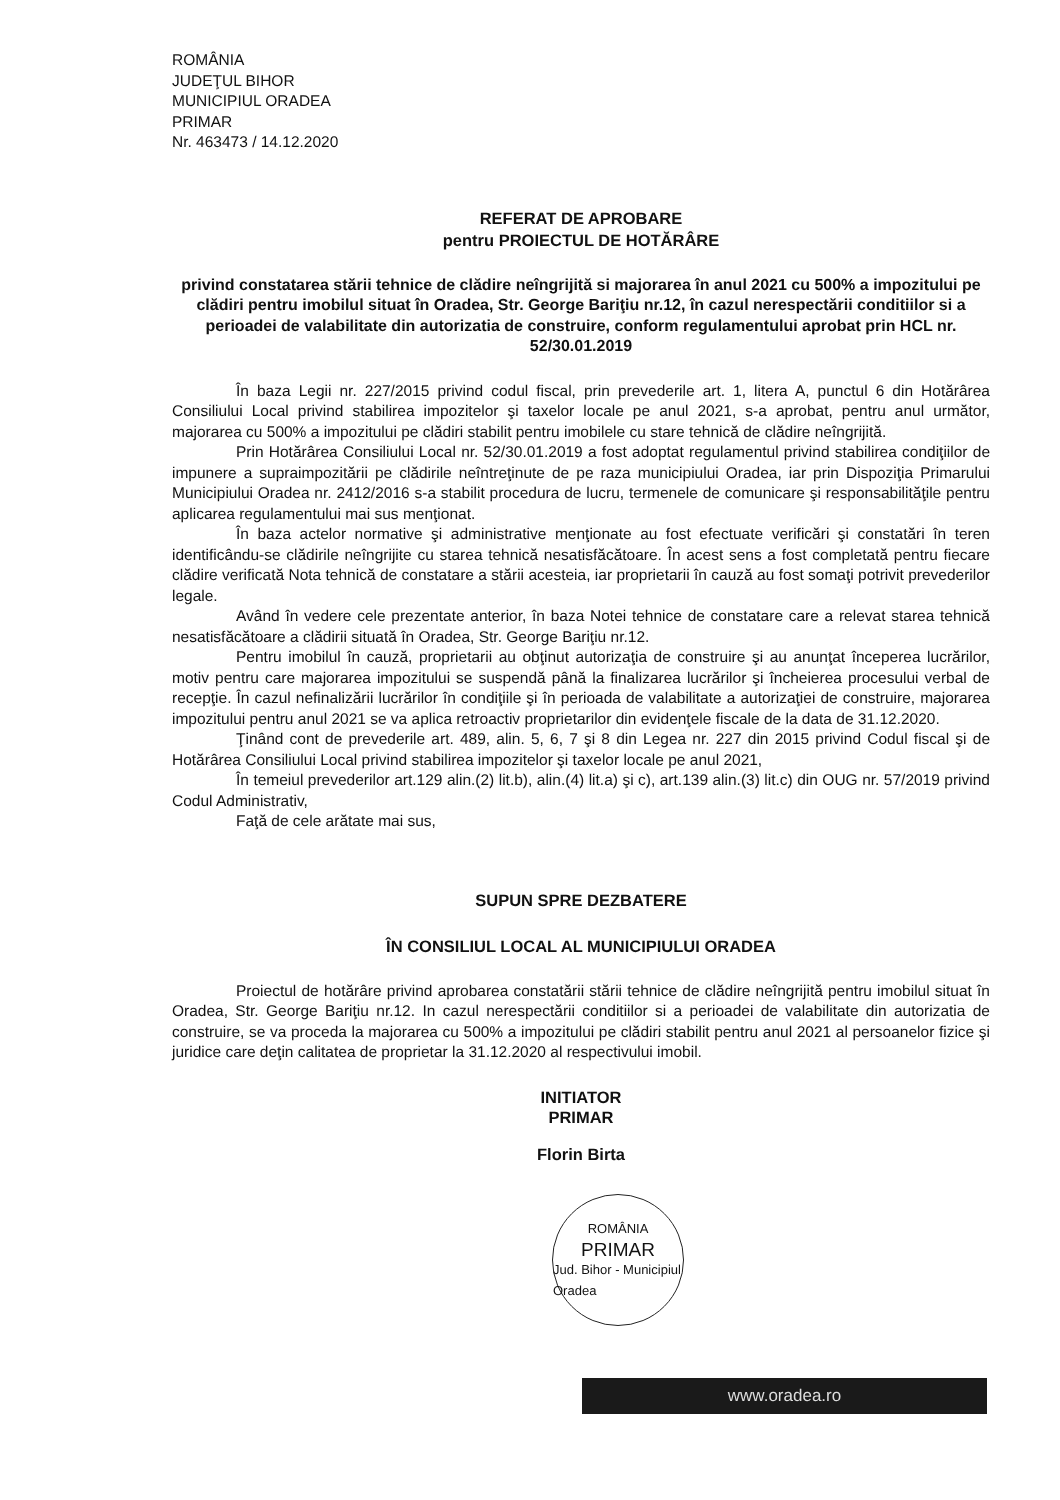ROMÂNIA
JUDEŢUL BIHOR
MUNICIPIUL ORADEA
PRIMAR
Nr. 463473 / 14.12.2020
REFERAT DE APROBARE
pentru PROIECTUL DE HOTĂRÂRE
privind constatarea stării tehnice de clădire neîngrijită si majorarea în anul 2021 cu 500% a impozitului pe clădiri pentru imobilul situat în Oradea, Str. George Bariţiu nr.12, în cazul nerespectării conditiilor si a perioadei de valabilitate din autorizatia de construire, conform regulamentului aprobat prin HCL nr. 52/30.01.2019
În baza Legii nr. 227/2015 privind codul fiscal, prin prevederile art. 1, litera A, punctul 6 din Hotărârea Consiliului Local privind stabilirea impozitelor şi taxelor locale pe anul 2021, s-a aprobat, pentru anul următor, majorarea cu 500% a impozitului pe clădiri stabilit pentru imobilele cu stare tehnică de clădire neîngrijită.
Prin Hotărârea Consiliului Local nr. 52/30.01.2019 a fost adoptat regulamentul privind stabilirea condiţiilor de impunere a supraimpozitării pe clădirile neîntreţinute de pe raza municipiului Oradea, iar prin Dispoziţia Primarului Municipiului Oradea nr. 2412/2016 s-a stabilit procedura de lucru, termenele de comunicare şi responsabilităţile pentru aplicarea regulamentului mai sus menţionat.
În baza actelor normative şi administrative menţionate au fost efectuate verificări şi constatări în teren identificându-se clădirile neîngrijite cu starea tehnică nesatisfăcătoare. În acest sens a fost completată pentru fiecare clădire verificată Nota tehnică de constatare a stării acesteia, iar proprietarii în cauză au fost somaţi potrivit prevederilor legale.
Având în vedere cele prezentate anterior, în baza Notei tehnice de constatare care a relevat starea tehnică nesatisfăcătoare a clădirii situată în Oradea, Str. George Bariţiu nr.12.
Pentru imobilul în cauză, proprietarii au obţinut autorizaţia de construire şi au anunţat începerea lucrărilor, motiv pentru care majorarea impozitului se suspendă până la finalizarea lucrărilor şi încheierea procesului verbal de recepţie. În cazul nefinalizării lucrărilor în condiţiile şi în perioada de valabilitate a autorizaţiei de construire, majorarea impozitului pentru anul 2021 se va aplica retroactiv proprietarilor din evidenţele fiscale de la data de 31.12.2020.
Ţinând cont de prevederile art. 489, alin. 5, 6, 7 şi 8 din Legea nr. 227 din 2015 privind Codul fiscal şi de Hotărârea Consiliului Local privind stabilirea impozitelor şi taxelor locale pe anul 2021,
În temeiul prevederilor art.129 alin.(2) lit.b), alin.(4) lit.a) şi c), art.139 alin.(3) lit.c) din OUG nr. 57/2019 privind Codul Administrativ,
Faţă de cele arătate mai sus,
SUPUN SPRE DEZBATERE
ÎN CONSILIUL LOCAL AL MUNICIPIULUI ORADEA
Proiectul de hotărâre privind aprobarea constatării stării tehnice de clădire neîngrijită pentru imobilul situat în Oradea, Str. George Bariţiu nr.12. In cazul nerespectării conditiilor si a perioadei de valabilitate din autorizatia de construire, se va proceda la majorarea cu 500% a impozitului pe clădiri stabilit pentru anul 2021 al persoanelor fizice şi juridice care deţin calitatea de proprietar la 31.12.2020 al respectivului imobil.
INITIATOR
PRIMAR
Florin Birta
ROMÂNIA
PRIMAR
Jud. Bihor - Municipiul Oradea
www.oradea.ro